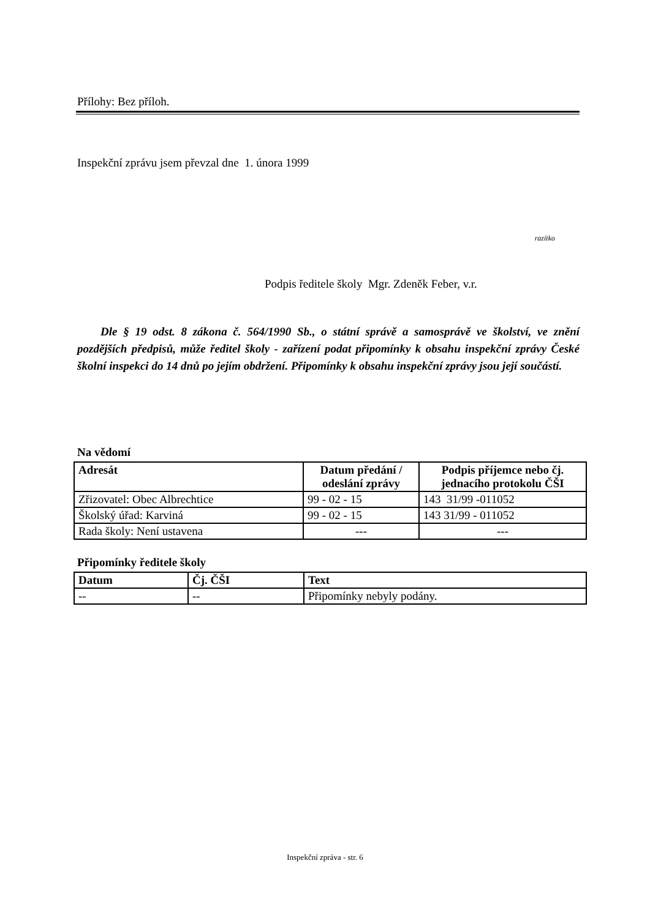Přílohy: Bez příloh.
Inspekční zprávu jsem převzal dne 1. února 1999
razítko
Podpis ředitele školy Mgr. Zdeněk Feber, v.r.
Dle § 19 odst. 8 zákona č. 564/1990 Sb., o státní správě a samosprávě ve školství, ve znění pozdějších předpisů, může ředitel školy - zařízení podat připomínky k obsahu inspekční zprávy České školní inspekci do 14 dnů po jejím obdržení. Připomínky k obsahu inspekční zprávy jsou její součástí.
Na vědomí
| Adresát | Datum předání / odeslání zprávy | Podpis příjemce nebo čj. jednacího protokolu ČŠI |
| --- | --- | --- |
| Zřizovatel: Obec Albrechtice | 99 - 02 - 15 | 143 31/99 -011052 |
| Školský úřad: Karviná | 99 - 02 - 15 | 143 31/99 - 011052 |
| Rada školy: Není ustavena | --- | --- |
Připomínky ředitele školy
| Datum | Čj. ČŠI | Text |
| --- | --- | --- |
| -- | -- | Připomínky nebyly podány. |
Inspekční zpráva - str. 6